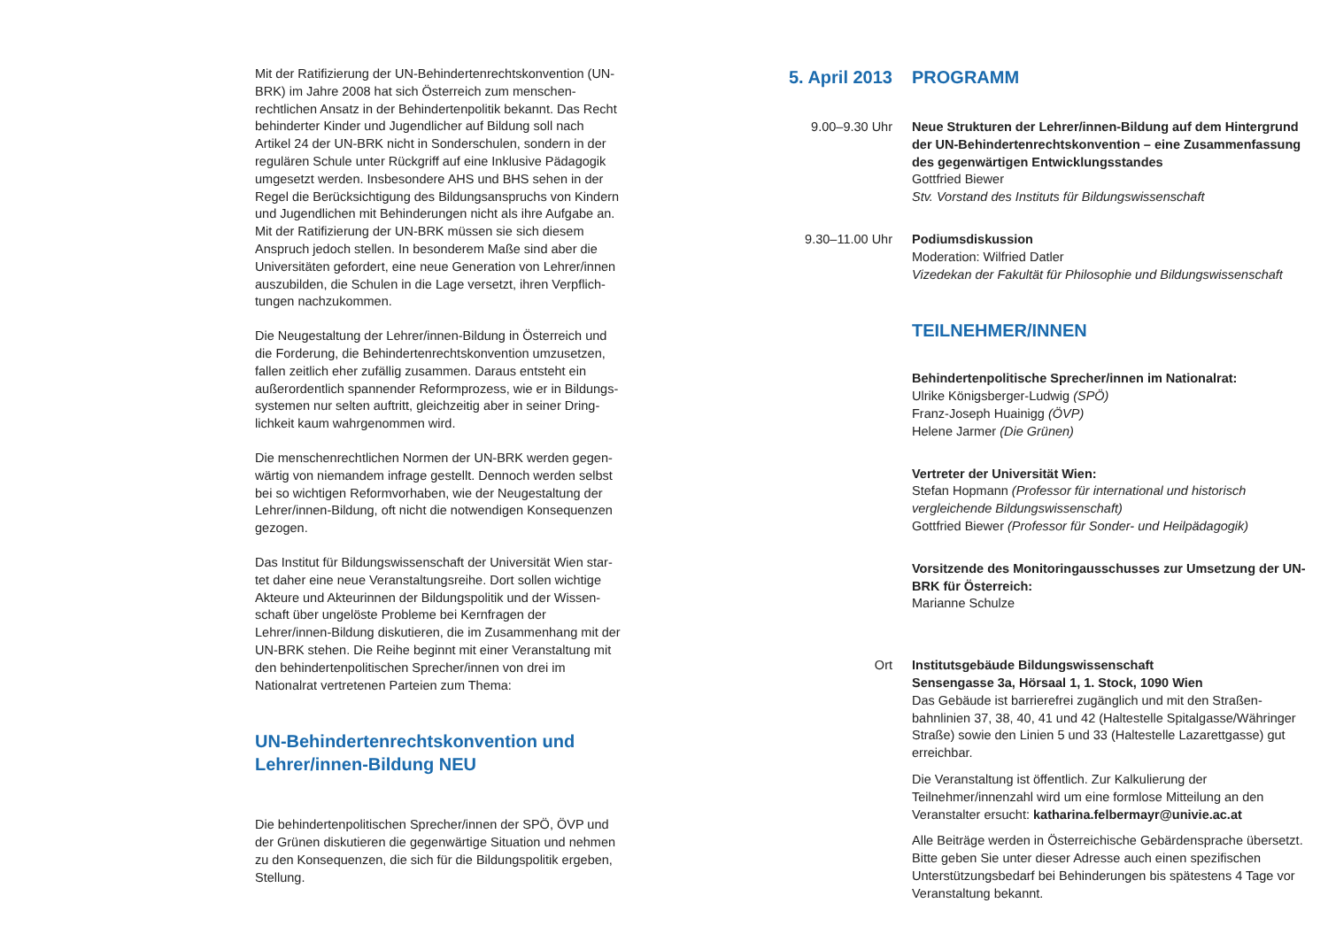Mit der Ratifizierung der UN-Behindertenrechtskonvention (UN-BRK) im Jahre 2008 hat sich Österreich zum menschen­rechtlichen Ansatz in der Behindertenpolitik bekannt. Das Recht behinderter Kinder und Jugendlicher auf Bildung soll nach Artikel 24 der UN-BRK nicht in Sonderschulen, sondern in der regulären Schule unter Rückgriff auf eine Inklusive Pädagogik umgesetzt werden. Insbesondere AHS und BHS sehen in der Regel die Berücksichtigung des Bildungsanspruchs von Kindern und Jugendlichen mit Behinderungen nicht als ihre Aufgabe an. Mit der Ratifizierung der UN-BRK müssen sie sich diesem Anspruch jedoch stellen. In besonderem Maße sind aber die Universitäten gefordert, eine neue Generation von Lehrer/innen auszubilden, die Schulen in die Lage versetzt, ihren Verpflich­tungen nachzukommen.
Die Neugestaltung der Lehrer/innen-Bildung in Österreich und die Forderung, die Behindertenrechtskonvention umzusetzen, fallen zeitlich eher zufällig zusammen. Daraus entsteht ein außerordentlich spannender Reformprozess, wie er in Bildungs­systemen nur selten auftritt, gleichzeitig aber in seiner Dring­lichkeit kaum wahrgenommen wird.
Die menschenrechtlichen Normen der UN-BRK werden gegen­wärtig von niemandem infrage gestellt. Dennoch werden selbst bei so wichtigen Reformvorhaben, wie der Neugestaltung der Lehrer/innen-Bildung, oft nicht die notwendigen Konse­quenzen gezogen.
Das Institut für Bildungswissenschaft der Universität Wien star­tet daher eine neue Veranstaltungsreihe. Dort sollen wichtige Akteure und Akteurinnen der Bildungspolitik und der Wissen­schaft über ungelöste Probleme bei Kernfragen der Lehrer/innen-Bildung diskutieren, die im Zusammenhang mit der UN-BRK stehen. Die Reihe beginnt mit einer Veranstaltung mit den behindertenpolitischen Sprecher/innen von drei im Nationalrat vertretenen Parteien zum Thema:
UN-Behindertenrechtskonvention und Lehrer/innen-Bildung NEU
Die behindertenpolitischen Sprecher/innen der SPÖ, ÖVP und der Grünen diskutieren die gegenwärtige Situation und nehmen zu den Konsequenzen, die sich für die Bildungspolitik ergeben, Stellung.
5. April 2013 PROGRAMM
9.00–9.30 Uhr Neue Strukturen der Lehrer/innen-Bildung auf dem Hintergrund der UN-Behindertenrechtskonvention – eine Zusammenfassung des gegenwärtigen Entwicklungsstandes
Gottfried Biewer
Stv. Vorstand des Instituts für Bildungswissenschaft
9.30–11.00 Uhr Podiumsdiskussion
Moderation: Wilfried Datler
Vizedekan der Fakultät für Philosophie und Bildungswissenschaft
TEILNEHMER/INNEN
Behindertenpolitische Sprecher/innen im Nationalrat:
Ulrike Königsberger-Ludwig (SPÖ)
Franz-Joseph Huainigg (ÖVP)
Helene Jarmer (Die Grünen)
Vertreter der Universität Wien:
Stefan Hopmann (Professor für international und historisch vergleichende Bildungswissenschaft)
Gottfried Biewer (Professor für Sonder- und Heilpädagogik)
Vorsitzende des Monitoringausschusses zur Umsetzung der UN-BRK für Österreich:
Marianne Schulze
Ort Institutsgebäude Bildungswissenschaft
Sensengasse 3a, Hörsaal 1, 1. Stock, 1090 Wien
Das Gebäude ist barrierefrei zugänglich und mit den Straßen­bahnlinien 37, 38, 40, 41 und 42 (Haltestelle Spitalgasse/Währin­ger Straße) sowie den Linien 5 und 33 (Haltestelle Lazarettgasse) gut erreichbar.
Die Veranstaltung ist öffentlich. Zur Kalkulierung der Teilnehmer/innenzahl wird um eine formlose Mitteilung an den Veranstalter ersucht: katharina.felbermayr@univie.ac.at
Alle Beiträge werden in Österreichische Gebärdensprache übersetzt. Bitte geben Sie unter dieser Adresse auch einen spezi­fischen Unterstützungsbedarf bei Behinderungen bis spätestens 4 Tage vor Veranstaltung bekannt.